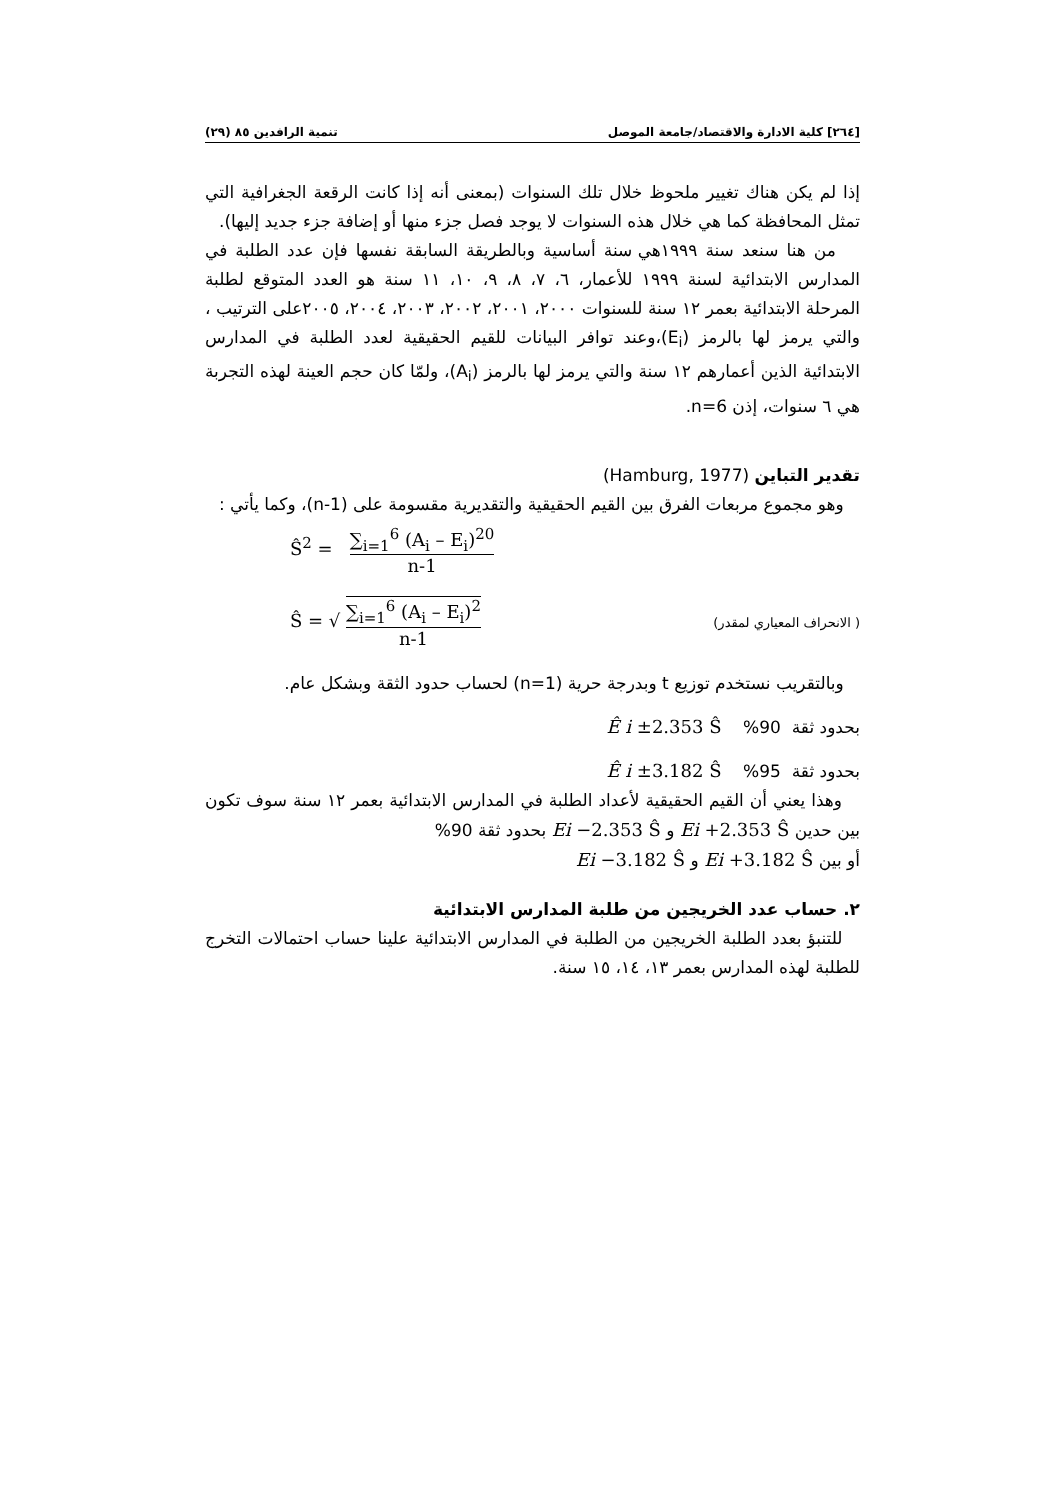[٢٦٤] كلية الادارة والاقتصاد/جامعة الموصل تنمية الرافدين ٨٥ (٢٩)
إذا لم يكن هناك تغيير ملحوظ خلال تلك السنوات (بمعنى أنه إذا كانت الرقعة الجغرافية التي تمثل المحافظة كما هي خلال هذه السنوات لا يوجد فصل جزء منها أو إضافة جزء جديد إليها).
من هنا سنعد سنة ١٩٩٩هي سنة أساسية وبالطريقة السابقة نفسها فإن عدد الطلبة في المدارس الابتدائية لسنة ١٩٩٩ للأعمار، ٦، ٧، ٨، ٩، ١٠، ١١ سنة هو العدد المتوقع لطلبة المرحلة الابتدائية بعمر ١٢ سنة للسنوات ٢٠٠٠، ٢٠٠١، ٢٠٠٢، ٢٠٠٣، ٢٠٠٤، ٢٠٠٥على الترتيب ، والتي يرمز لها بالرمز (E<sub>i</sub>)،وعند توافر البيانات للقيم الحقيقية لعدد الطلبة في المدارس الابتدائية الذين أعمارهم ١٢ سنة والتي يرمز لها بالرمز (A<sub>i</sub>)، ولمّا كان حجم العينة لهذه التجربة هي ٦ سنوات، إذن n=6.
تقدير التباين (Hamburg, 1977)
وهو مجموع مربعات الفرق بين القيم الحقيقية والتقديرية مقسومة على (n-1)، وكما يأتي :
Ŝ<sup>2</sup> = ∑<sub>i=1</sub><sup>6</sup> (A<sub>i</sub> – E<sub>i</sub>)<sup>20</sup> n-1
( الانحراف المعياري لمقدر)
Ŝ = √ ∑<sub>i=1</sub><sup>6</sup> (A<sub>i</sub> – E<sub>i</sub>)<sup>2</sup> n-1
وبالتقريب نستخدم توزيع t وبدرجة حرية (n=1) لحساب حدود الثقة وبشكل عام.
بحدود ثقة 90% Ê i ±2.353 Ŝ
بحدود ثقة 95% Ê i ±3.182 Ŝ
وهذا يعني أن القيم الحقيقية لأعداد الطلبة في المدارس الابتدائية بعمر ١٢ سنة سوف تكون بين حدين Ei +2.353 Ŝ و Ei −2.353 Ŝ بحدود ثقة 90%
أو بين Ei +3.182 Ŝ و Ei −3.182 Ŝ
٢. حساب عدد الخريجين من طلبة المدارس الابتدائية
للتنبؤ بعدد الطلبة الخريجين من الطلبة في المدارس الابتدائية علينا حساب احتمالات التخرج للطلبة لهذه المدارس بعمر ١٣، ١٤، ١٥ سنة.